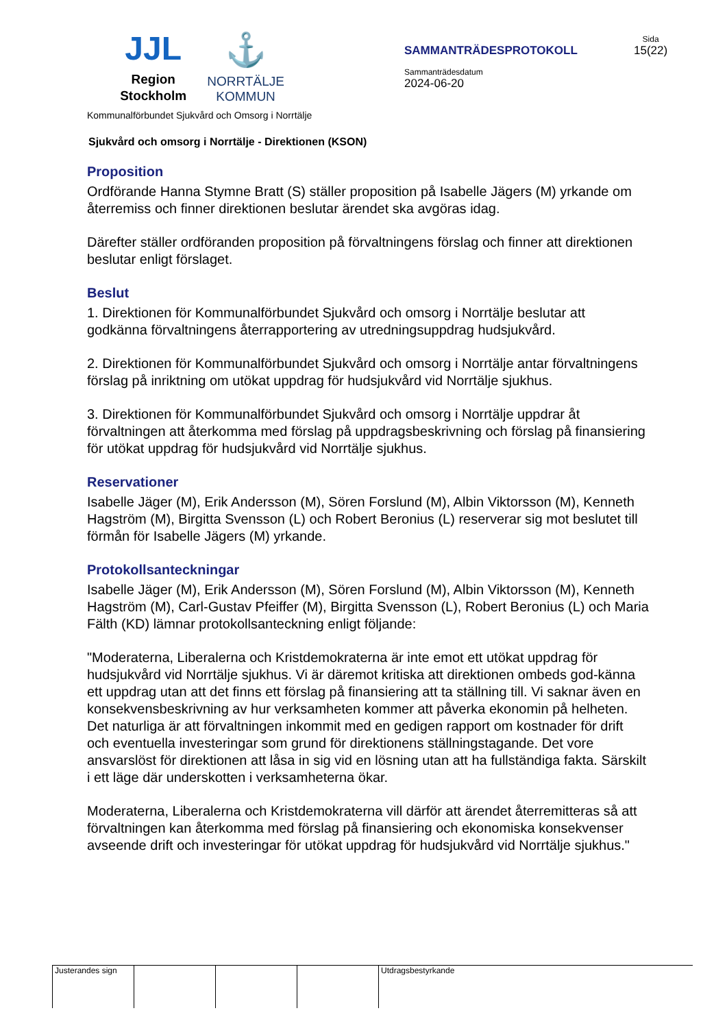JJL
Region
Stockholm
⚓
NORRTÄLJE
KOMMUN
SAMMANTRÄDESPROTOKOLL
Sammanträdesdatum
2024-06-20
Sida
15(22)
Kommunalförbundet Sjukvård och Omsorg i Norrtälje
Sjukvård och omsorg i Norrtälje - Direktionen (KSON)
Proposition
Ordförande Hanna Stymne Bratt (S) ställer proposition på Isabelle Jägers (M) yrkande om återremiss och finner direktionen beslutar ärendet ska avgöras idag.
Därefter ställer ordföranden proposition på förvaltningens förslag och finner att direktionen beslutar enligt förslaget.
Beslut
1. Direktionen för Kommunalförbundet Sjukvård och omsorg i Norrtälje beslutar att godkänna förvaltningens återrapportering av utredningsuppdrag hudsjukvård.
2. Direktionen för Kommunalförbundet Sjukvård och omsorg i Norrtälje antar förvaltningens förslag på inriktning om utökat uppdrag för hudsjukvård vid Norrtälje sjukhus.
3. Direktionen för Kommunalförbundet Sjukvård och omsorg i Norrtälje uppdrar åt förvaltningen att återkomma med förslag på uppdragsbeskrivning och förslag på finansiering för utökat uppdrag för hudsjukvård vid Norrtälje sjukhus.
Reservationer
Isabelle Jäger (M), Erik Andersson (M), Sören Forslund (M), Albin Viktorsson (M), Kenneth Hagström (M), Birgitta Svensson (L) och Robert Beronius (L) reserverar sig mot beslutet till förmån för Isabelle Jägers (M) yrkande.
Protokollsanteckningar
Isabelle Jäger (M), Erik Andersson (M), Sören Forslund (M), Albin Viktorsson (M), Kenneth Hagström (M), Carl-Gustav Pfeiffer (M), Birgitta Svensson (L), Robert Beronius (L) och Maria Fälth (KD) lämnar protokollsanteckning enligt följande:
"Moderaterna, Liberalerna och Kristdemokraterna är inte emot ett utökat uppdrag för hudsjukvård vid Norrtälje sjukhus. Vi är däremot kritiska att direktionen ombeds god-känna ett uppdrag utan att det finns ett förslag på finansiering att ta ställning till. Vi saknar även en konsekvensbeskrivning av hur verksamheten kommer att påverka ekonomin på helheten. Det naturliga är att förvaltningen inkommit med en gedigen rapport om kostnader för drift och eventuella investeringar som grund för direktionens ställningstagande. Det vore ansvarslöst för direktionen att låsa in sig vid en lösning utan att ha fullständiga fakta. Särskilt i ett läge där underskotten i verksamheterna ökar.
Moderaterna, Liberalerna och Kristdemokraterna vill därför att ärendet återremitteras så att förvaltningen kan återkomma med förslag på finansiering och ekonomiska konsekvenser avseende drift och investeringar för utökat uppdrag för hudsjukvård vid Norrtälje sjukhus."
Justerandes sign
Utdragsbestyrkande